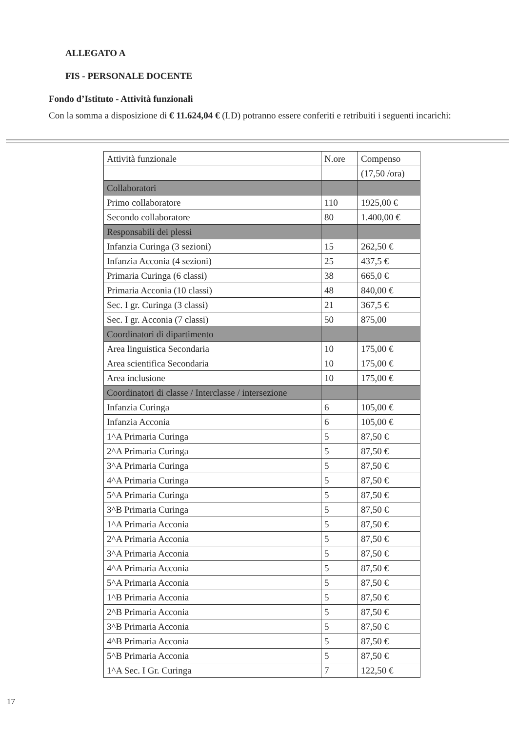ALLEGATO A
FIS - PERSONALE DOCENTE
Fondo d’Istituto - Attività funzionali
Con la somma a disposizione di € 11.624,04 € (LD) potranno essere conferiti e retribuiti i seguenti incarichi:
| Attività funzionale | N.ore | Compenso |
| --- | --- | --- |
| | | (17,50 /ora) |
| Collaboratori | | |
| Primo collaboratore | 110 | 1925,00 € |
| Secondo collaboratore | 80 | 1.400,00 € |
| Responsabili dei plessi | | |
| Infanzia Curinga (3 sezioni) | 15 | 262,50 € |
| Infanzia Acconia (4 sezioni) | 25 | 437,5 € |
| Primaria Curinga (6 classi) | 38 | 665,0 € |
| Primaria Acconia (10 classi) | 48 | 840,00 € |
| Sec. I gr. Curinga (3 classi) | 21 | 367,5 € |
| Sec. I gr. Acconia (7 classi) | 50 | 875,00 |
| Coordinatori di dipartimento | | |
| Area linguistica Secondaria | 10 | 175,00 € |
| Area scientifica Secondaria | 10 | 175,00 € |
| Area inclusione | 10 | 175,00 € |
| Coordinatori di classe / Interclasse / intersezione | | |
| Infanzia Curinga | 6 | 105,00 € |
| Infanzia Acconia | 6 | 105,00 € |
| 1^A Primaria Curinga | 5 | 87,50 € |
| 2^A Primaria Curinga | 5 | 87,50 € |
| 3^A Primaria Curinga | 5 | 87,50 € |
| 4^A Primaria Curinga | 5 | 87,50 € |
| 5^A Primaria Curinga | 5 | 87,50 € |
| 3^B Primaria Curinga | 5 | 87,50 € |
| 1^A Primaria Acconia | 5 | 87,50 € |
| 2^A Primaria Acconia | 5 | 87,50 € |
| 3^A Primaria Acconia | 5 | 87,50 € |
| 4^A Primaria Acconia | 5 | 87,50 € |
| 5^A Primaria Acconia | 5 | 87,50 € |
| 1^B Primaria Acconia | 5 | 87,50 € |
| 2^B Primaria Acconia | 5 | 87,50 € |
| 3^B Primaria Acconia | 5 | 87,50 € |
| 4^B Primaria Acconia | 5 | 87,50 € |
| 5^B Primaria Acconia | 5 | 87,50 € |
| 1^A Sec. I Gr. Curinga | 7 | 122,50 € |
17